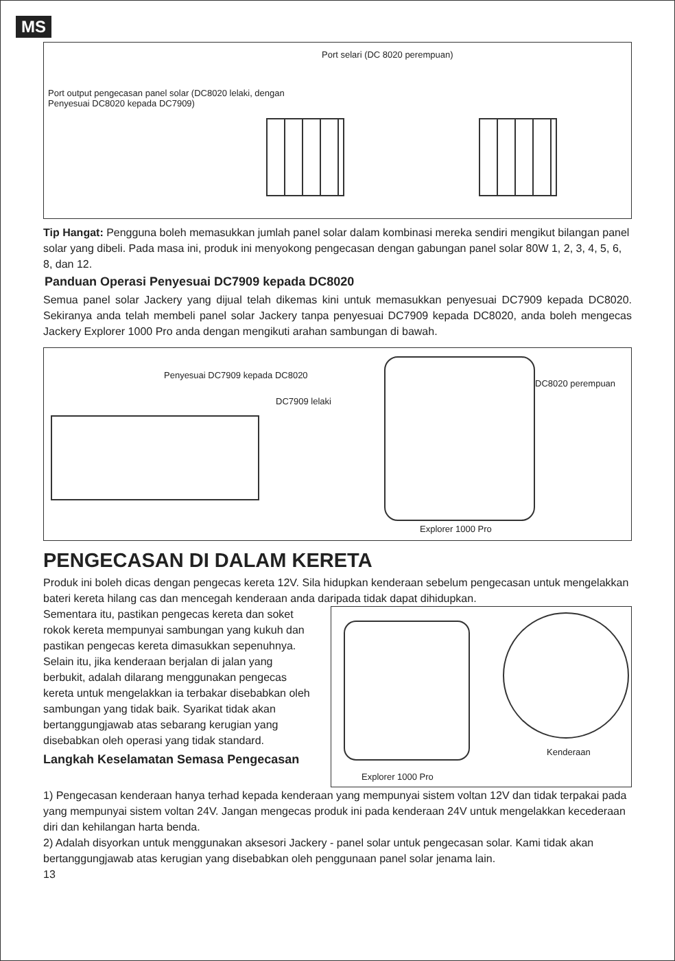MS
Port selari (DC 8020 perempuan)
Port output pengecasan panel solar (DC8020 lelaki, dengan Penyesuai DC8020 kepada DC7909)
Tip Hangat: Pengguna boleh memasukkan jumlah panel solar dalam kombinasi mereka sendiri mengikut bilangan panel solar yang dibeli. Pada masa ini, produk ini menyokong pengecasan dengan gabungan panel solar 80W 1, 2, 3, 4, 5, 6, 8, dan 12.
Panduan Operasi Penyesuai DC7909 kepada DC8020
Semua panel solar Jackery yang dijual telah dikemas kini untuk memasukkan penyesuai DC7909 kepada DC8020. Sekiranya anda telah membeli panel solar Jackery tanpa penyesuai DC7909 kepada DC8020, anda boleh mengecas Jackery Explorer 1000 Pro anda dengan mengikuti arahan sambungan di bawah.
Penyesuai DC7909 kepada DC8020
DC7909 lelaki
DC8020 perempuan
Explorer 1000 Pro
PENGECASAN DI DALAM KERETA
Produk ini boleh dicas dengan pengecas kereta 12V. Sila hidupkan kenderaan sebelum pengecasan untuk mengelakkan bateri kereta hilang cas dan mencegah kenderaan anda daripada tidak dapat dihidupkan.
Sementara itu, pastikan pengecas kereta dan soket rokok kereta mempunyai sambungan yang kukuh dan pastikan pengecas kereta dimasukkan sepenuhnya. Selain itu, jika kenderaan berjalan di jalan yang berbukit, adalah dilarang menggunakan pengecas kereta untuk mengelakkan ia terbakar disebabkan oleh sambungan yang tidak baik. Syarikat tidak akan bertanggungjawab atas sebarang kerugian yang disebabkan oleh operasi yang tidak standard.
Langkah Keselamatan Semasa Pengecasan
Kenderaan
Explorer 1000 Pro
1) Pengecasan kenderaan hanya terhad kepada kenderaan yang mempunyai sistem voltan 12V dan tidak terpakai pada yang mempunyai sistem voltan 24V. Jangan mengecas produk ini pada kenderaan 24V untuk mengelakkan kecederaan diri dan kehilangan harta benda.
2) Adalah disyorkan untuk menggunakan aksesori Jackery - panel solar untuk pengecasan solar. Kami tidak akan bertanggungjawab atas kerugian yang disebabkan oleh penggunaan panel solar jenama lain.
13